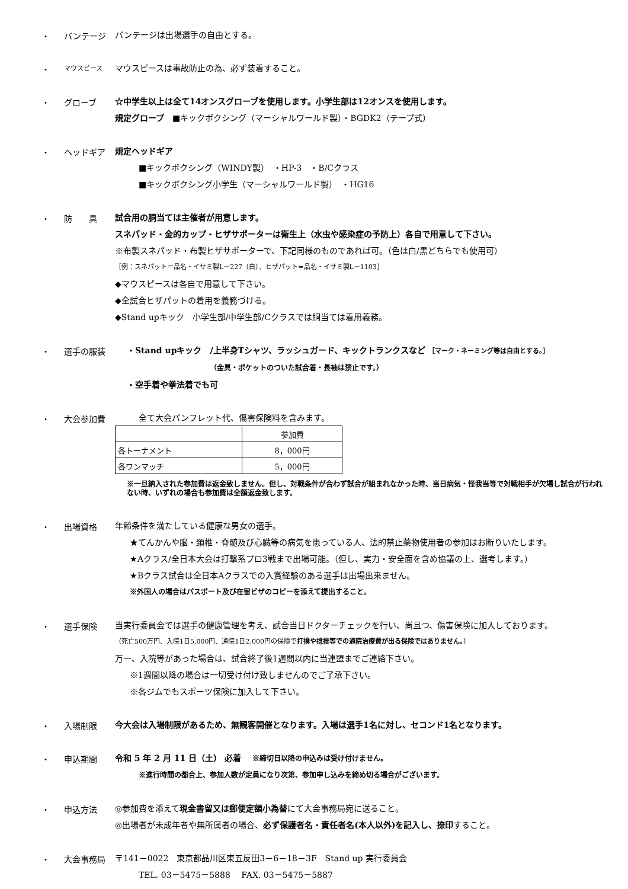・ バンテージ
バンテージは出場選手の自由とする。
・
マウスピース
マウスピースは事故防止の為、必ず装着すること。
・ グローブ
☆中学生以上は全て14オンスグローブを使用します。小学生部は12オンスを使用します。
規定グローブ　■キックボクシング（マーシャルワールド製）・BGDK2（テープ式）
・ ヘッドギア
規定ヘッドギア
■キックボクシング（WINDY製）　・HP-3　・B/Cクラス
■キックボクシング小学生（マーシャルワールド製）　・HG16
・ 防　　具
試合用の胴当ては主催者が用意します。
スネパッド・金的カップ・ヒザサポーターは衛生上（水虫や感染症の予防上）各自で用意して下さい。
※布製スネパッド・布製ヒザサポーターで、下記同様のものであれば可。（色は白/黒どちらでも使用可）
［例：スネパット＝品名・イサミ製L－227（白）、ヒザパット=品名・イサミ製L－1103］
◆マウスピースは各自で用意して下さい。
◆全試合ヒザパットの着用を義務づける。
◆Stand upキック　小学生部/中学生部/Cクラスでは胴当ては着用義務。
・ 選手の服装
・Stand upキック　/上半身Tシャツ、ラッシュガード、キックトランクスなど ［マーク・ネーミング等は自由とする。］
（金具・ポケットのついた試合着・長袖は禁止です。）
・空手着や拳法着でも可
・ 大会参加費
全て大会パンフレット代、傷害保険料を含みます。
| | 参加費 |
| 各トーナメント | 8，000円 |
| 各ワンマッチ | 5，000円 |
※一旦納入された参加費は返金致しません。但し、対戦条件が合わず試合が組まれなかった時、当日病気・怪我当等で対戦相手が欠場し試合が行われない時、いずれの場合も参加費は全額返金致します。
・ 出場資格
年齢条件を満たしている健康な男女の選手。
★てんかんや脳・頚椎・脊髄及び心臓等の病気を患っている人、法的禁止薬物使用者の参加はお断りいたします。
★Aクラス/全日本大会は打撃系プロ3戦まで出場可能。（但し、実力・安全面を含め協議の上、選考します。）
★Bクラス試合は全日本Aクラスでの入賞経験のある選手は出場出来ません。
※外国人の場合はパスポート及び在留ビザのコピーを添えて提出すること。
・ 選手保険
当実行委員会では選手の健康管理を考え、試合当日ドクターチェックを行い、尚且つ、傷害保険に加入しております。
（死亡500万円、入院1日5,000円、通院1日2,000円の保険で打撲や捻挫等での通院治療費が出る保険ではありません。）
万一、入院等があった場合は、試合終了後1週間以内に当連盟までご連絡下さい。
※1週間以降の場合は一切受け付け致しませんのでご了承下さい。
※各ジムでもスポーツ保険に加入して下さい。
・ 入場制限
今大会は入場制限があるため、無観客開催となります。入場は選手1名に対し、セコンド1名となります。
・ 申込期間
令和 5 年 2 月 11 日（土） 必着　 ※締切日以降の申込みは受け付けません。
※進行時間の都合上、参加人数が定員になり次第、参加申し込みを締め切る場合がございます。
・ 申込方法
◎参加費を添えて現金書留又は郵便定額小為替にて大会事務局宛に送ること。
◎出場者が未成年者や無所属者の場合、必ず保護者名・責任者名(本人以外)を記入し、捺印すること。
・ 大会事務局
〒141－0022　東京都品川区東五反田3－6－18－3F　Stand up 実行委員会
TEL. 03－5475－5888　 FAX. 03－5475－5887